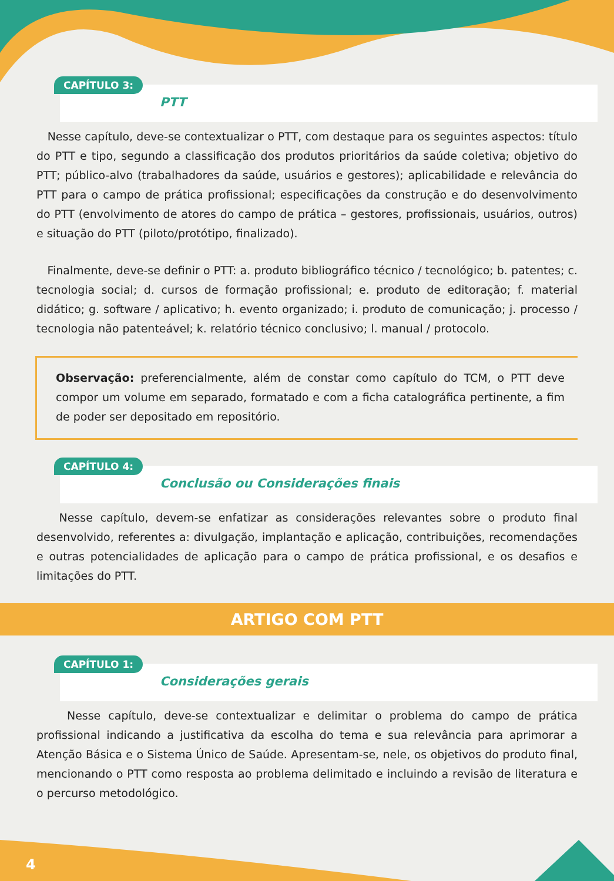CAPÍTULO 3:
PTT
Nesse capítulo, deve-se contextualizar o PTT, com destaque para os seguintes aspectos: título do PTT e tipo, segundo a classificação dos produtos prioritários da saúde coletiva; objetivo do PTT; público-alvo (trabalhadores da saúde, usuários e gestores); aplicabilidade e relevância do PTT para o campo de prática profissional; especificações da construção e do desenvolvimento do PTT (envolvimento de atores do campo de prática – gestores, profissionais, usuários, outros) e situação do PTT (piloto/protótipo, finalizado).
Finalmente, deve-se definir o PTT: a. produto bibliográfico técnico / tecnológico; b. patentes; c. tecnologia social; d. cursos de formação profissional; e. produto de editoração; f. material didático; g. software / aplicativo; h. evento organizado; i. produto de comunicação; j. processo / tecnologia não patenteável; k. relatório técnico conclusivo; l. manual / protocolo.
Observação: preferencialmente, além de constar como capítulo do TCM, o PTT deve compor um volume em separado, formatado e com a ficha catalográfica pertinente, a fim de poder ser depositado em repositório.
CAPÍTULO 4:
Conclusão ou Considerações finais
Nesse capítulo, devem-se enfatizar as considerações relevantes sobre o produto final desenvolvido, referentes a: divulgação, implantação e aplicação, contribuições, recomendações e outras potencialidades de aplicação para o campo de prática profissional, e os desafios e limitações do PTT.
ARTIGO COM PTT
CAPÍTULO 1:
Considerações gerais
Nesse capítulo, deve-se contextualizar e delimitar o problema do campo de prática profissional indicando a justificativa da escolha do tema e sua relevância para aprimorar a Atenção Básica e o Sistema Único de Saúde. Apresentam-se, nele, os objetivos do produto final, mencionando o PTT como resposta ao problema delimitado e incluindo a revisão de literatura e o percurso metodológico.
4